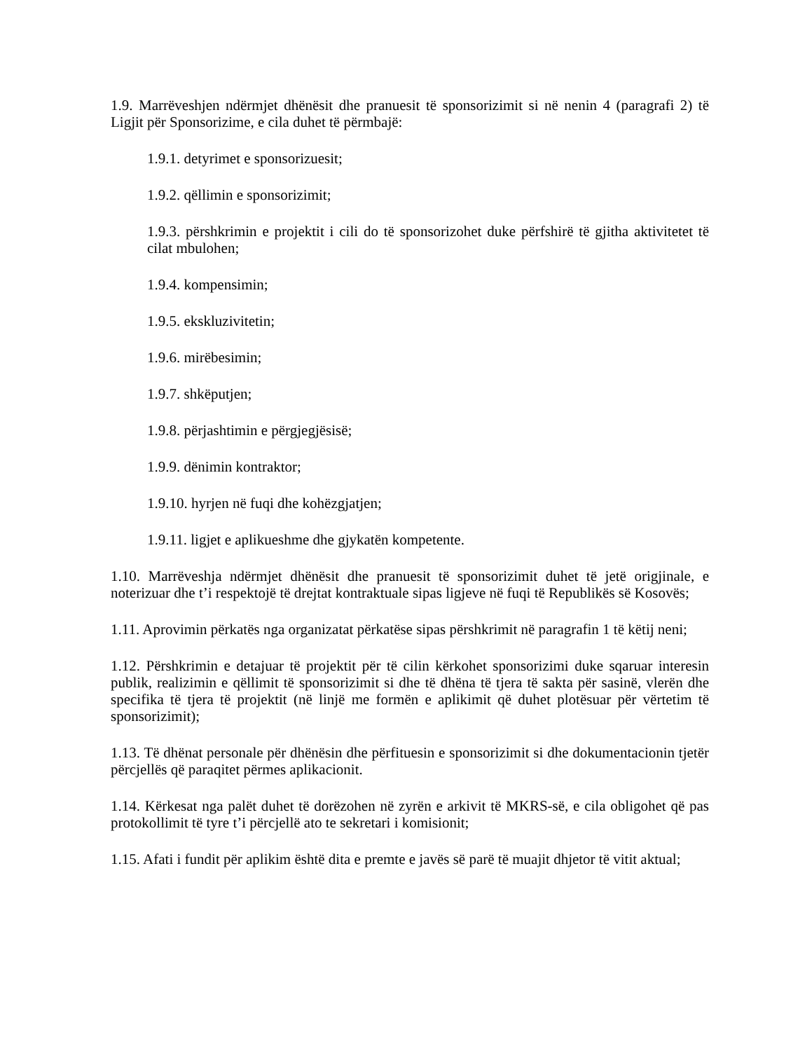1.9. Marrëveshjen ndërmjet dhënësit dhe pranuesit të sponsorizimit si në nenin 4 (paragrafi 2) të Ligjit për Sponsorizime, e cila duhet të përmbajë:
1.9.1. detyrimet e sponsorizuesit;
1.9.2. qëllimin e sponsorizimit;
1.9.3. përshkrimin e projektit i cili do të sponsorizohet duke përfshirë të gjitha aktivitetet të cilat mbulohen;
1.9.4. kompensimin;
1.9.5. ekskluzivitetin;
1.9.6. mirëbesimin;
1.9.7. shkëputjen;
1.9.8. përjashtimin e përgjegjësisë;
1.9.9. dënimin kontraktor;
1.9.10. hyrjen në fuqi dhe kohëzgjatjen;
1.9.11. ligjet e aplikueshme dhe gjykatën kompetente.
1.10. Marrëveshja ndërmjet dhënësit dhe pranuesit të sponsorizimit duhet të jetë origjinale, e noterizuar dhe t’i respektojë të drejtat kontraktuale sipas ligjeve në fuqi të Republikës së Kosovës;
1.11. Aprovimin përkatës nga organizatat përkatëse sipas përshkrimit në paragrafin 1 të këtij neni;
1.12. Përshkrimin e detajuar të projektit për të cilin kërkohet sponsorizimi duke sqaruar interesin publik, realizimin e qëllimit të sponsorizimit si dhe të dhëna të tjera të sakta për sasinë, vlerën dhe specifika të tjera të projektit (në linjë me formën e aplikimit që duhet plotësuar për vërtetim të sponsorizimit);
1.13. Të dhënat personale për dhënësin dhe përfituesin e sponsorizimit si dhe dokumentacionin tjetër përcjellës që paraqitet përmes aplikacionit.
1.14. Kërkesat nga palët duhet të dorëzohen në zyrën e arkivit të MKRS-së, e cila obligohet që pas protokollimit të tyre t’i përcjellë ato te sekretari i komisionit;
1.15. Afati i fundit për aplikim është dita e premte e javës së parë të muajit dhjetor të vitit aktual;